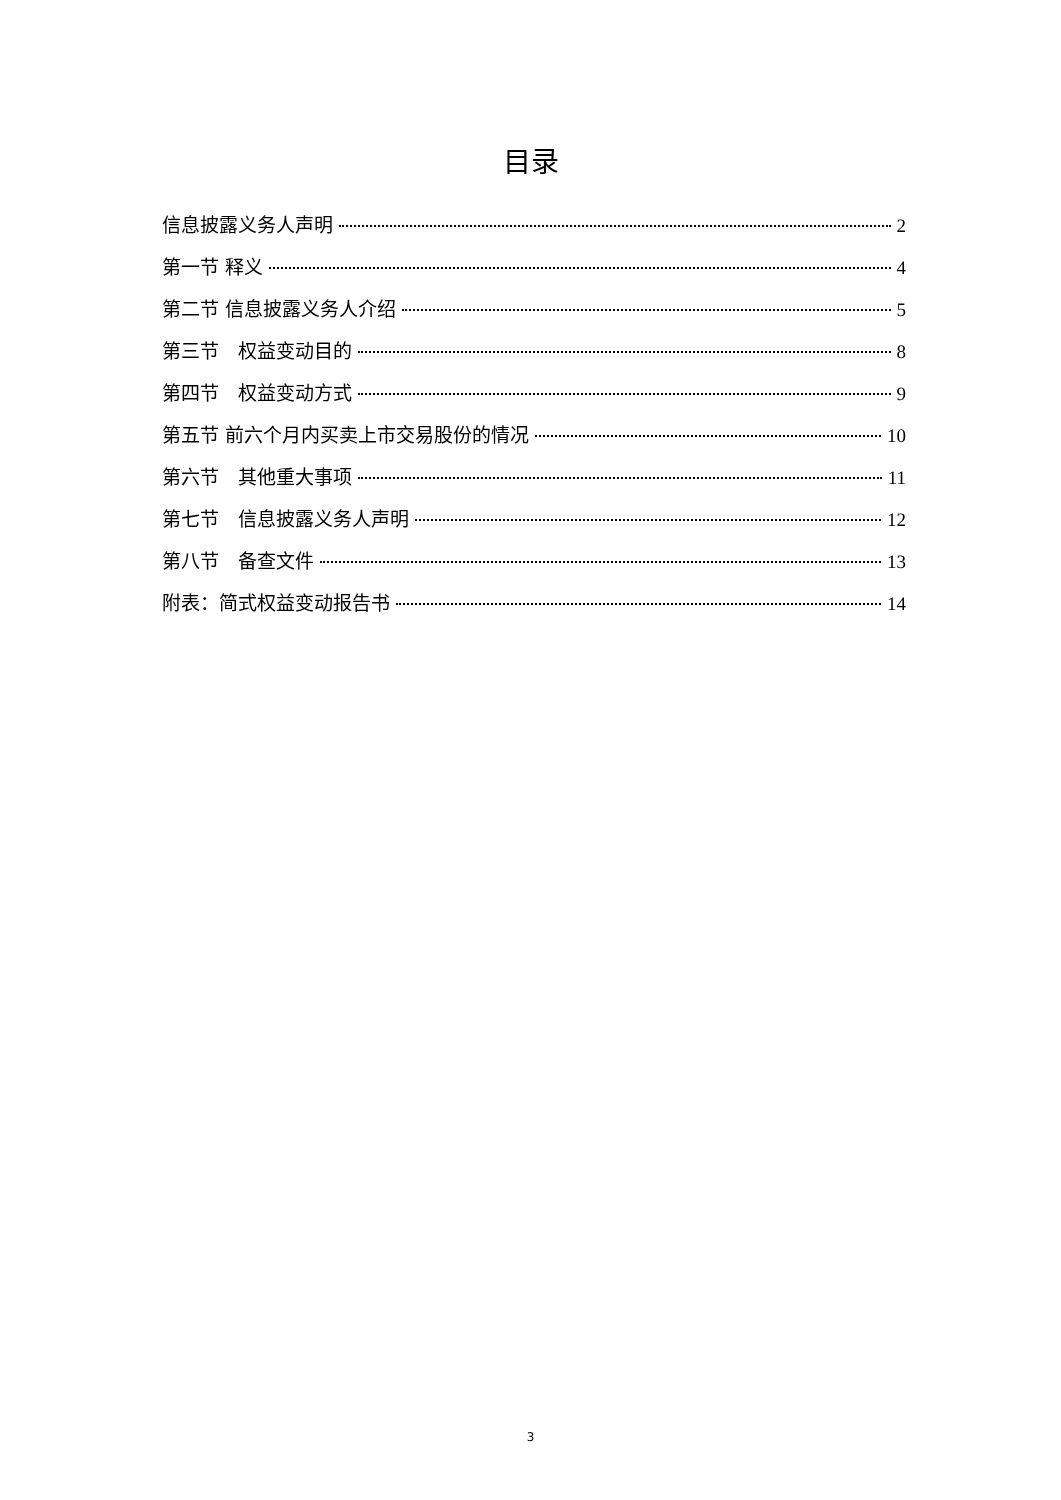目录
信息披露义务人声明 2
第一节 释义 4
第二节 信息披露义务人介绍 5
第三节　权益变动目的 8
第四节　权益变动方式 9
第五节 前六个月内买卖上市交易股份的情况 10
第六节　其他重大事项 11
第七节　信息披露义务人声明 12
第八节　备查文件 13
附表：简式权益变动报告书 14
3